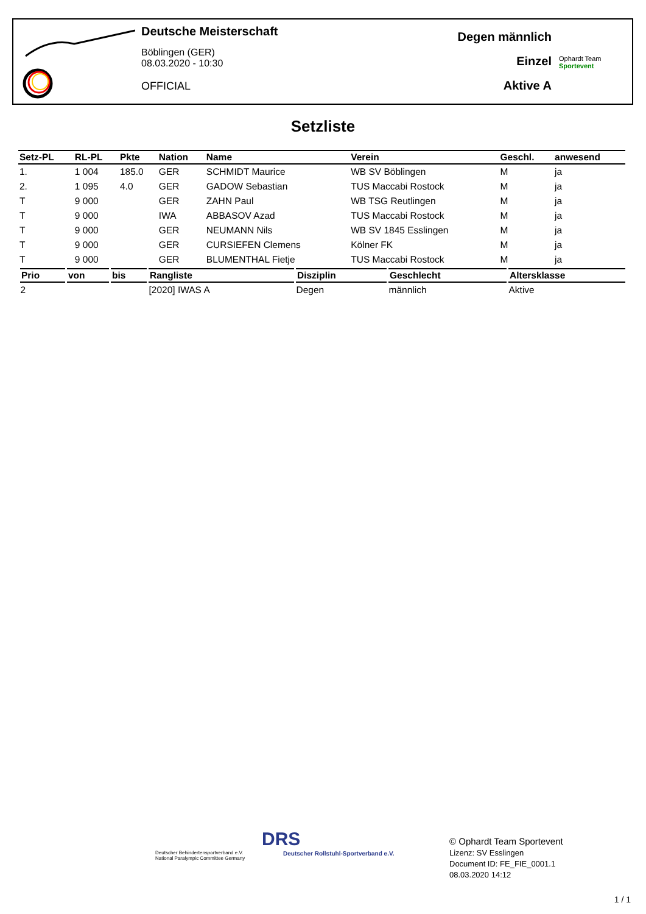Deutsche Meisterschaft
Böblingen (GER)
08.03.2020 - 10:30
OFFICIAL
Degen männlich
Einzel
Aktive A
Ophardt Team
Sportevent
Setzliste
| Setz-PL | RL-PL | Pkte | Nation | Name | Verein | Geschl. | anwesend |
| --- | --- | --- | --- | --- | --- | --- | --- |
| 1. | 1 004 | 185.0 | GER | SCHMIDT Maurice | WB SV Böblingen | M | ja |
| 2. | 1 095 | 4.0 | GER | GADOW Sebastian | TUS Maccabi Rostock | M | ja |
| T | 9 000 | | GER | ZAHN Paul | WB TSG Reutlingen | M | ja |
| T | 9 000 | | IWA | ABBASOV Azad | TUS Maccabi Rostock | M | ja |
| T | 9 000 | | GER | NEUMANN Nils | WB SV 1845 Esslingen | M | ja |
| T | 9 000 | | GER | CURSIEFEN Clemens | Kölner FK | M | ja |
| T | 9 000 | | GER | BLUMENTHAL Fietje | TUS Maccabi Rostock | M | ja |
| Prio | von | bis | Rangliste | Disziplin | Geschlecht | Altersklasse |
| --- | --- | --- | --- | --- | --- | --- |
| 2 | | | [2020] IWAS A | Degen | männlich | Aktive |
Deutscher Behindertensportverband e.V.
National Paralympic Committee Germany
DRS
Deutscher Rollstuhl-Sportverband e.V.
© Ophardt Team Sportevent
Lizenz: SV Esslingen
Document ID: FE_FIE_0001.1
08.03.2020 14:12
1 / 1